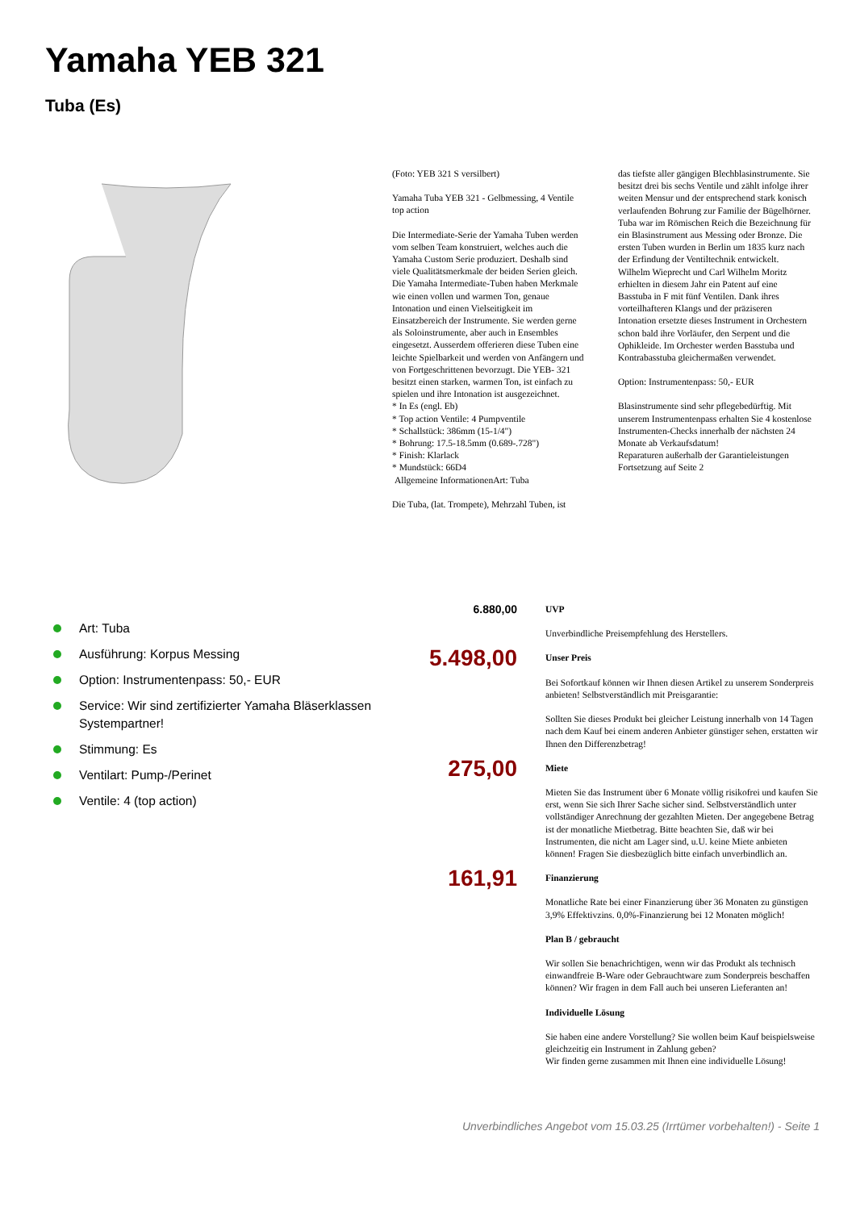Yamaha YEB 321
Tuba (Es)
(Foto: YEB 321 S versilbert)
Yamaha Tuba YEB 321 - Gelbmessing, 4 Ventile top action
Die Intermediate-Serie der Yamaha Tuben werden vom selben Team konstruiert, welches auch die Yamaha Custom Serie produziert. Deshalb sind viele Qualitätsmerkmale der beiden Serien gleich. Die Yamaha Intermediate-Tuben haben Merkmale wie einen vollen und warmen Ton, genaue Intonation und einen Vielseitigkeit im Einsatzbereich der Instrumente. Sie werden gerne als Soloinstrumente, aber auch in Ensembles eingesetzt. Ausserdem offerieren diese Tuben eine leichte Spielbarkeit und werden von Anfängern und von Fortgeschrittenen bevorzugt. Die YEB- 321 besitzt einen starken, warmen Ton, ist einfach zu spielen und ihre Intonation ist ausgezeichnet.
* In Es (engl. Eb)
* Top action Ventile: 4 Pumpventile
* Schallstück: 386mm (15-1/4")
* Bohrung: 17.5-18.5mm (0.689-.728")
* Finish: Klarlack
* Mundstück: 66D4
Allgemeine InformationenArt: Tuba
Die Tuba, (lat. Trompete), Mehrzahl Tuben, ist
das tiefste aller gängigen Blechblasinstrumente. Sie besitzt drei bis sechs Ventile und zählt infolge ihrer weiten Mensur und der entsprechend stark konisch verlaufenden Bohrung zur Familie der Bügelhörner. Tuba war im Römischen Reich die Bezeichnung für ein Blasinstrument aus Messing oder Bronze. Die ersten Tuben wurden in Berlin um 1835 kurz nach der Erfindung der Ventiltechnik entwickelt. Wilhelm Wieprecht und Carl Wilhelm Moritz erhielten in diesem Jahr ein Patent auf eine Basstuba in F mit fünf Ventilen. Dank ihres vorteilhafteren Klangs und der präziseren Intonation ersetzte dieses Instrument in Orchestern schon bald ihre Vorläufer, den Serpent und die Ophikleide. Im Orchester werden Basstuba und Kontrabasstuba gleichermaßen verwendet.
Option: Instrumentenpass: 50,- EUR
Blasinstrumente sind sehr pflegebedürftig. Mit unserem Instrumentenpass erhalten Sie 4 kostenlose Instrumenten-Checks innerhalb der nächsten 24 Monate ab Verkaufsdatum!
Reparaturen außerhalb der Garantieleistungen
Fortsetzung auf Seite 2
Art: Tuba
Ausführung: Korpus Messing
Option: Instrumentenpass: 50,- EUR
Service: Wir sind zertifizierter Yamaha Bläserklassen Systempartner!
Stimmung: Es
Ventilart: Pump-/Perinet
Ventile: 4 (top action)
6.880,00
UVP
Unverbindliche Preisempfehlung des Herstellers.
5.498,00
Unser Preis
Bei Sofortkauf können wir Ihnen diesen Artikel zu unserem Sonderpreis anbieten! Selbstverständlich mit Preisgarantie:
Sollten Sie dieses Produkt bei gleicher Leistung innerhalb von 14 Tagen nach dem Kauf bei einem anderen Anbieter günstiger sehen, erstatten wir Ihnen den Differenzbetrag!
275,00
Miete
Mieten Sie das Instrument über 6 Monate völlig risikofrei und kaufen Sie erst, wenn Sie sich Ihrer Sache sicher sind. Selbstverständlich unter vollständiger Anrechnung der gezahlten Mieten. Der angegebene Betrag ist der monatliche Mietbetrag. Bitte beachten Sie, daß wir bei Instrumenten, die nicht am Lager sind, u.U. keine Miete anbieten können! Fragen Sie diesbezüglich bitte einfach unverbindlich an.
161,91
Finanzierung
Monatliche Rate bei einer Finanzierung über 36 Monaten zu günstigen 3,9% Effektivzins. 0,0%-Finanzierung bei 12 Monaten möglich!
Plan B / gebraucht
Wir sollen Sie benachrichtigen, wenn wir das Produkt als technisch einwandfreie B-Ware oder Gebrauchtware zum Sonderpreis beschaffen können? Wir fragen in dem Fall auch bei unseren Lieferanten an!
Individuelle Lösung
Sie haben eine andere Vorstellung? Sie wollen beim Kauf beispielsweise gleichzeitig ein Instrument in Zahlung geben?
Wir finden gerne zusammen mit Ihnen eine individuelle Lösung!
Unverbindliches Angebot vom 15.03.25 (Irrtümer vorbehalten!) - Seite 1